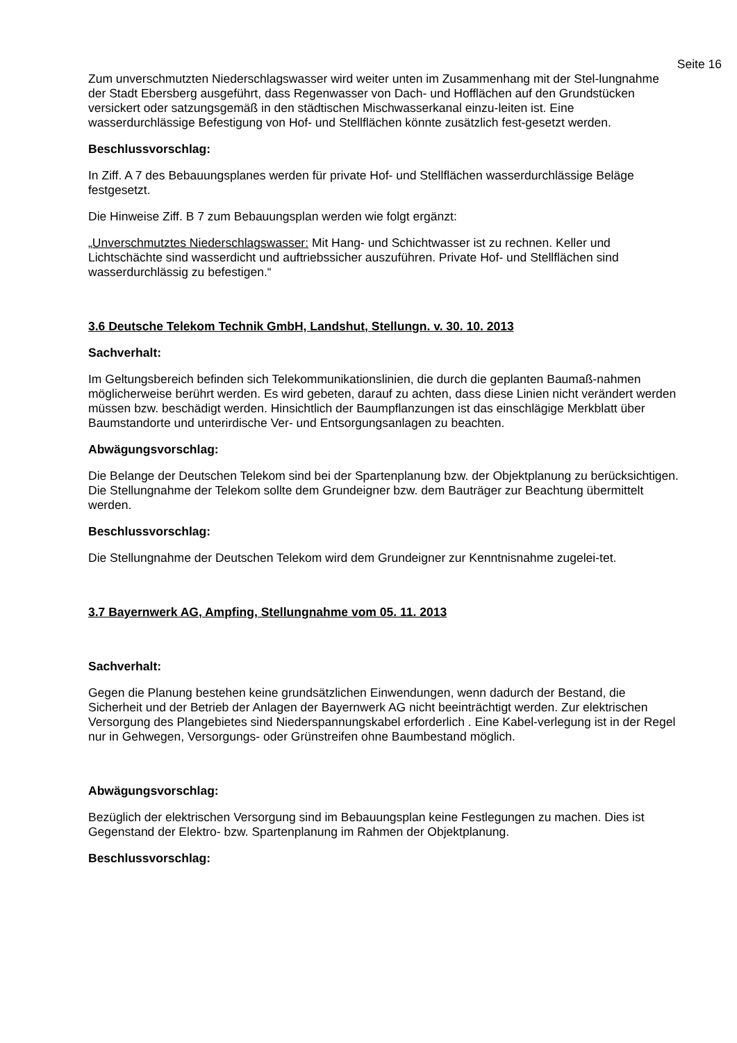Seite 16
Zum unverschmutzten Niederschlagswasser wird weiter unten im Zusammenhang mit der Stel-lungnahme der Stadt Ebersberg ausgeführt, dass Regenwasser von Dach- und Hofflächen auf den Grundstücken versickert oder satzungsgemäß in den städtischen Mischwasserkanal einzu-leiten ist. Eine wasserdurchlässige Befestigung von Hof- und Stellflächen könnte zusätzlich fest-gesetzt werden.
Beschlussvorschlag:
In Ziff. A 7 des Bebauungsplanes werden für private Hof- und Stellflächen wasserdurchlässige Beläge festgesetzt.
Die Hinweise Ziff. B 7 zum Bebauungsplan werden wie folgt ergänzt:
„Unverschmutztes Niederschlagswasser: Mit Hang- und Schichtwasser ist zu rechnen. Keller und Lichtschächte sind wasserdicht und auftriebssicher auszuführen. Private Hof- und Stellflächen sind wasserdurchlässig zu befestigen.“
3.6 Deutsche Telekom Technik GmbH, Landshut, Stellungn. v. 30. 10. 2013
Sachverhalt:
Im Geltungsbereich befinden sich Telekommunikationslinien, die durch die geplanten Baumaß-nahmen möglicherweise berührt werden. Es wird gebeten, darauf zu achten, dass diese Linien nicht verändert werden müssen bzw. beschädigt werden. Hinsichtlich der Baumpflanzungen ist das einschlägige Merkblatt über Baumstandorte und unterirdische Ver- und Entsorgungsanlagen zu beachten.
Abwägungsvorschlag:
Die Belange der Deutschen Telekom sind bei der Spartenplanung bzw. der Objektplanung zu berücksichtigen. Die Stellungnahme der Telekom sollte dem Grundeigner bzw. dem Bauträger zur Beachtung übermittelt werden.
Beschlussvorschlag:
Die Stellungnahme der Deutschen Telekom wird dem Grundeigner zur Kenntnisnahme zugelei-tet.
3.7 Bayernwerk AG, Ampfing, Stellungnahme vom 05. 11. 2013
Sachverhalt:
Gegen die Planung bestehen keine grundsätzlichen Einwendungen, wenn dadurch der Bestand, die Sicherheit und der Betrieb der Anlagen der Bayernwerk AG nicht beeinträchtigt werden. Zur elektrischen Versorgung des Plangebietes sind Niederspannungskabel erforderlich . Eine Kabel-verlegung ist in der Regel nur in Gehwegen, Versorgungs- oder Grünstreifen ohne Baumbestand möglich.
Abwägungsvorschlag:
Bezüglich der elektrischen Versorgung sind im Bebauungsplan keine Festlegungen zu machen. Dies ist Gegenstand der Elektro- bzw. Spartenplanung im Rahmen der Objektplanung.
Beschlussvorschlag: